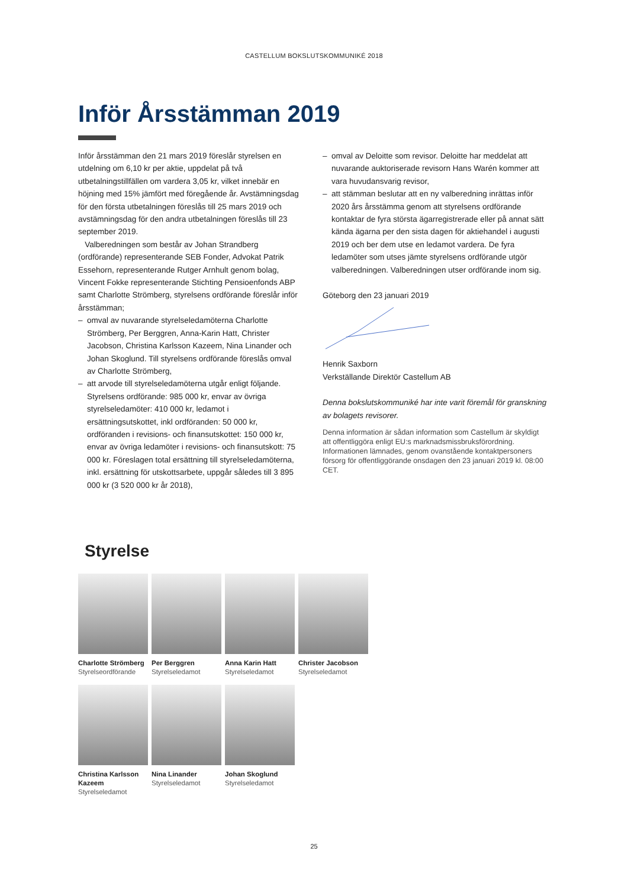CASTELLUM BOKSLUTSKOMMUNIKÉ 2018
Inför Årsstämman 2019
Inför årsstämman den 21 mars 2019 föreslår styrelsen en utdelning om 6,10 kr per aktie, uppdelat på två utbetalningstillfällen om vardera 3,05 kr, vilket innebär en höjning med 15% jämfört med föregående år. Avstämningsdag för den första utbetalningen föreslås till 25 mars 2019 och avstämningsdag för den andra utbetalningen föreslås till 23 september 2019.
Valberedningen som består av Johan Strandberg (ordförande) representerande SEB Fonder, Advokat Patrik Essehorn, representerande Rutger Arnhult genom bolag, Vincent Fokke representerande Stichting Pensioenfonds ABP samt Charlotte Strömberg, styrelsens ordförande föreslår inför årsstämman;
– omval av nuvarande styrelseledamöterna Charlotte Strömberg, Per Berggren, Anna-Karin Hatt, Christer Jacobson, Christina Karlsson Kazeem, Nina Linander och Johan Skoglund. Till styrelsens ordförande föreslås omval av Charlotte Strömberg,
– att arvode till styrelseledamöterna utgår enligt följande. Styrelsens ordförande: 985 000 kr, envar av övriga styrelseledamöter: 410 000 kr, ledamot i ersättningsutskottet, inkl ordföranden: 50 000 kr, ordföranden i revisions- och finansutskottet: 150 000 kr, envar av övriga ledamöter i revisions- och finansutskott: 75 000 kr. Föreslagen total ersättning till styrelseledamöterna, inkl. ersättning för utskottsarbete, uppgår således till 3 895 000 kr (3 520 000 kr år 2018),
– omval av Deloitte som revisor. Deloitte har meddelat att nuvarande auktoriserade revisorn Hans Warén kommer att vara huvudansvarig revisor,
– att stämman beslutar att en ny valberedning inrättas inför 2020 års årsstämma genom att styrelsens ordförande kontaktar de fyra största ägarregistrerade eller på annat sätt kända ägarna per den sista dagen för aktiehandel i augusti 2019 och ber dem utse en ledamot vardera. De fyra ledamöter som utses jämte styrelsens ordförande utgör valberedningen. Valberedningen utser ordförande inom sig.
Göteborg den 23 januari 2019
Henrik Saxborn
Verkställande Direktör Castellum AB
Denna bokslutskommuniké har inte varit föremål för granskning av bolagets revisorer.
Denna information är sådan information som Castellum är skyldigt att offentliggöra enligt EU:s marknadsmissbruksförordning. Informationen lämnades, genom ovanstående kontaktpersoners försorg för offentliggörande onsdagen den 23 januari 2019 kl. 08:00 CET.
Styrelse
Charlotte Strömberg
Styrelseordförande
Per Berggren
Styrelseledamot
Anna Karin Hatt
Styrelseledamot
Christer Jacobson
Styrelseledamot
Christina Karlsson Kazeem
Styrelseledamot
Nina Linander
Styrelseledamot
Johan Skoglund
Styrelseledamot
25